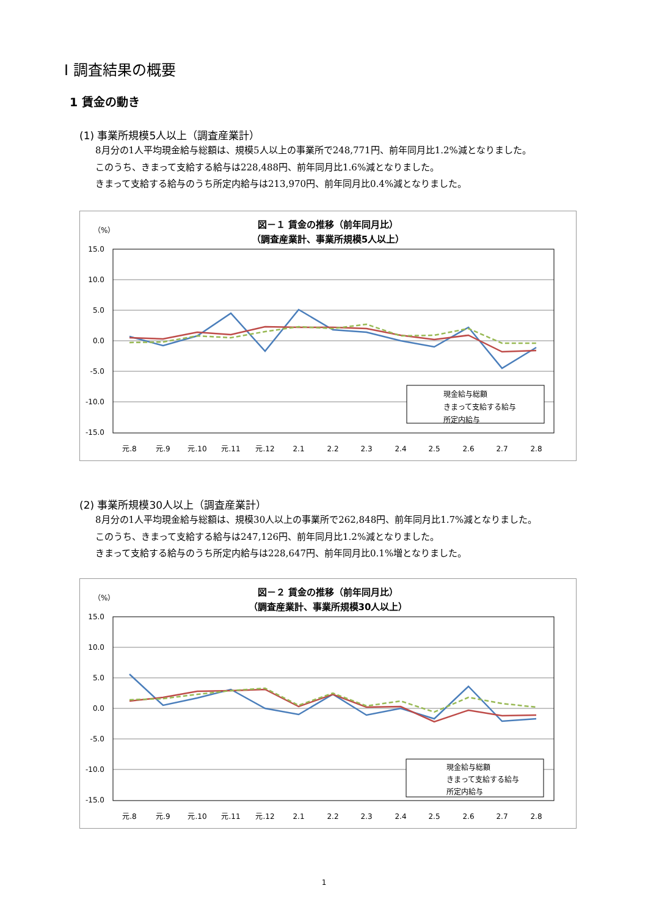Ⅰ 調査結果の概要
1 賃金の動き
(1) 事業所規模5人以上（調査産業計）
8月分の1人平均現金給与総額は、規模5人以上の事業所で248,771円、前年同月比1.2%減となりました。
このうち、きまって支給する給与は228,488円、前年同月比1.6%減となりました。
きまって支給する給与のうち所定内給与は213,970円、前年同月比0.4%減となりました。
図－１ 賃金の推移（前年同月比）
（調査産業計、事業所規模5人以上）
（%）
15.0
10.0
5.0
0.0
-5.0
-10.0
-15.0
現金給与総額
きまって支給する給与
所定内給与
元.8
元.9
元.10
元.11
元.12
2.1
2.2
2.3
2.4
2.5
2.6
2.7
2.8
(2) 事業所規模30人以上（調査産業計）
8月分の1人平均現金給与総額は、規模30人以上の事業所で262,848円、前年同月比1.7%減となりました。
このうち、きまって支給する給与は247,126円、前年同月比1.2%減となりました。
きまって支給する給与のうち所定内給与は228,647円、前年同月比0.1%増となりました。
図－２ 賃金の推移（前年同月比）
（調査産業計、事業所規模30人以上）
（%）
15.0
10.0
5.0
0.0
-5.0
-10.0
-15.0
現金給与総額
きまって支給する給与
所定内給与
元.8
元.9
元.10
元.11
元.12
2.1
2.2
2.3
2.4
2.5
2.6
2.7
2.8
1